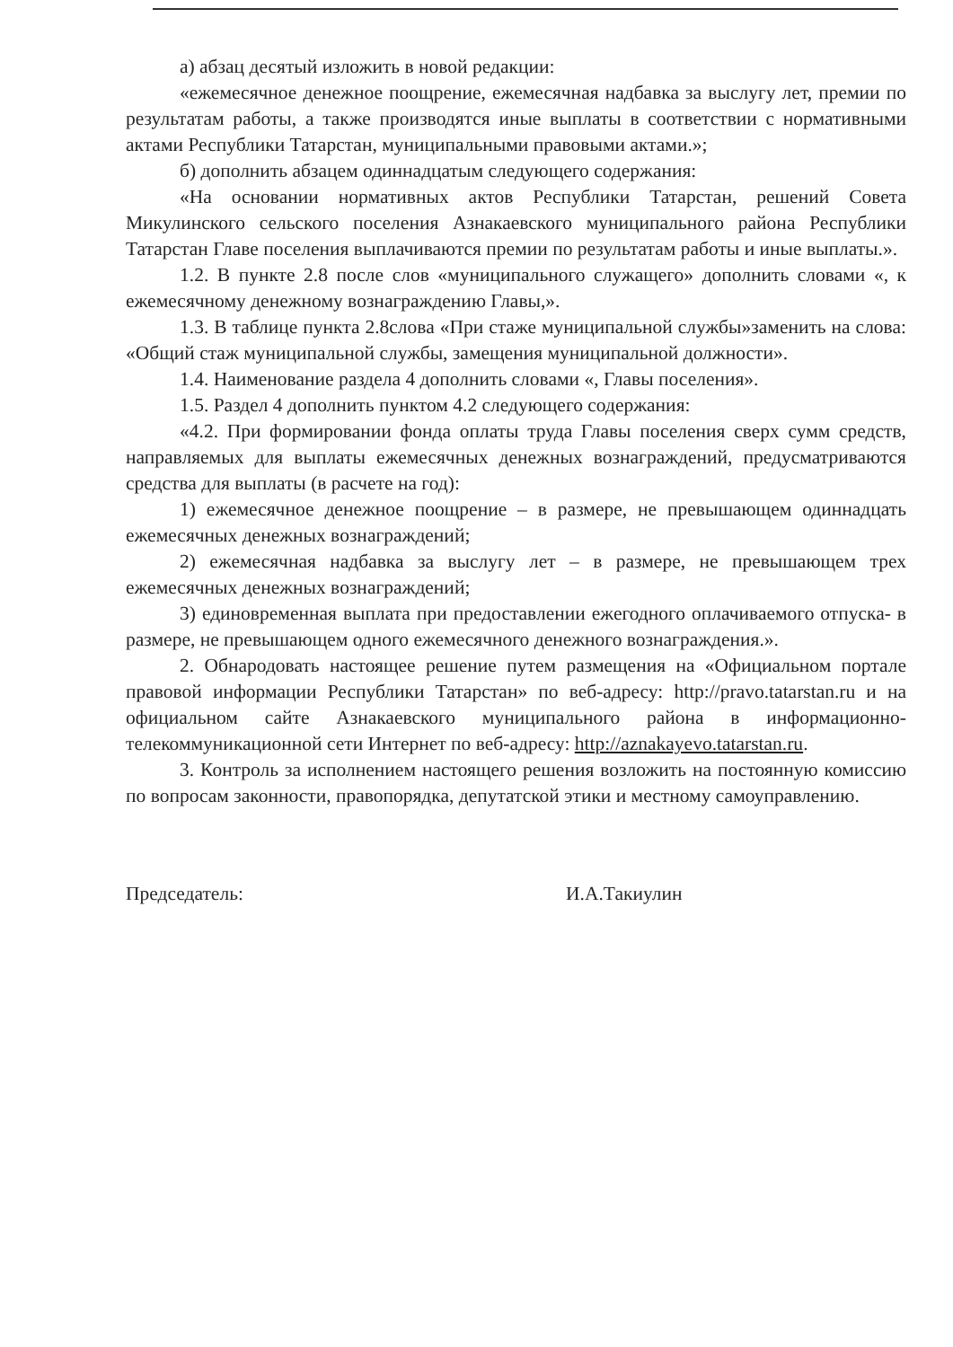а) абзац десятый изложить в новой редакции:
«ежемесячное денежное поощрение, ежемесячная надбавка за выслугу лет, премии по результатам работы, а также производятся иные выплаты в соответствии с нормативными актами Республики Татарстан, муниципальными правовыми актами.»;
б) дополнить абзацем одиннадцатым следующего содержания:
«На основании нормативных актов Республики Татарстан, решений Совета Микулинского сельского поселения Азнакаевского муниципального района Республики Татарстан Главе поселения выплачиваются премии по результатам работы и иные выплаты.».
1.2. В пункте 2.8 после слов «муниципального служащего» дополнить словами «, к ежемесячному денежному вознаграждению Главы,».
1.3. В таблице пункта 2.8слова «При стаже муниципальной службы»заменить на слова: «Общий стаж муниципальной службы, замещения муниципальной должности».
1.4. Наименование раздела 4 дополнить словами «, Главы поселения».
1.5. Раздел 4 дополнить пунктом 4.2 следующего содержания:
«4.2. При формировании фонда оплаты труда Главы поселения сверх сумм средств, направляемых для выплаты ежемесячных денежных вознаграждений, предусматриваются средства для выплаты (в расчете на год):
1) ежемесячное денежное поощрение – в размере, не превышающем одиннадцать ежемесячных денежных вознаграждений;
2) ежемесячная надбавка за выслугу лет – в размере, не превышающем трех ежемесячных денежных вознаграждений;
3) единовременная выплата при предоставлении ежегодного оплачиваемого отпуска- в размере, не превышающем одного ежемесячного денежного вознаграждения.».
2. Обнародовать настоящее решение путем размещения на «Официальном портале правовой информации Республики Татарстан» по веб-адресу: http://pravo.tatarstan.ru и на официальном сайте Азнакаевского муниципального района в информационно-телекоммуникационной сети Интернет по веб-адресу: http://aznakayevo.tatarstan.ru.
3. Контроль за исполнением настоящего решения возложить на постоянную комиссию по вопросам законности, правопорядка, депутатской этики и местному самоуправлению.
Председатель: И.А.Такиулин